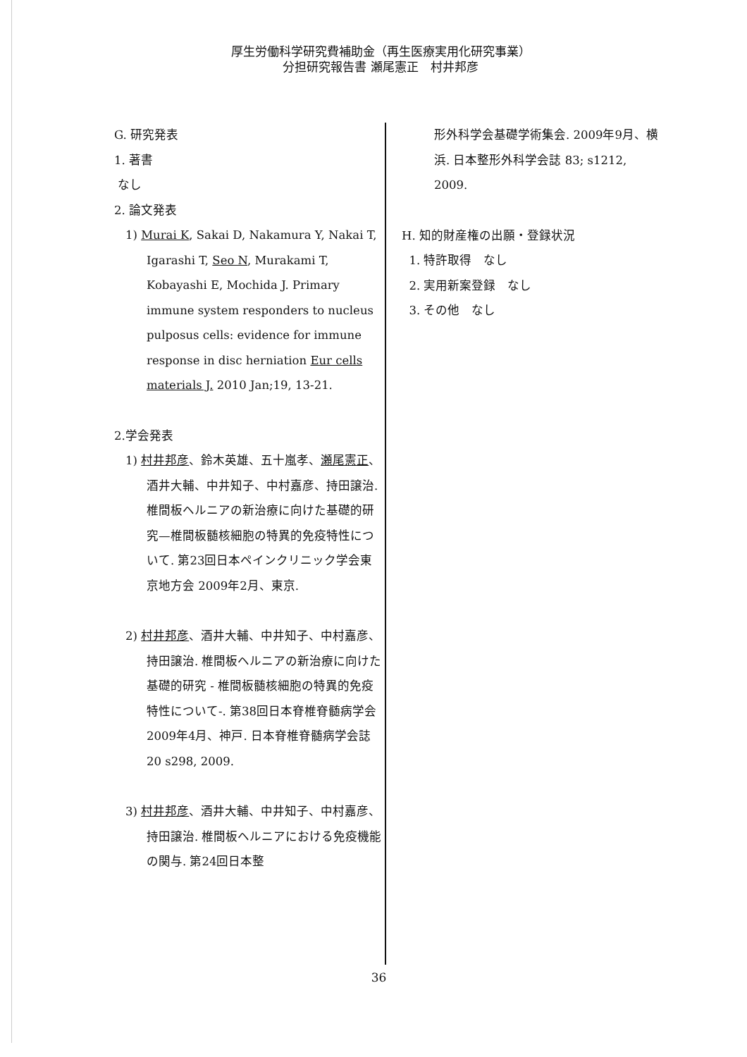厚生労働科学研究費補助金（再生医療実用化研究事業）
分担研究報告書 瀬尾憲正　村井邦彦
G. 研究発表
1. 著書
なし
2. 論文発表
1) Murai K, Sakai D, Nakamura Y, Nakai T, Igarashi T, Seo N, Murakami T, Kobayashi E, Mochida J. Primary immune system responders to nucleus pulposus cells: evidence for immune response in disc herniation Eur cells materials J. 2010 Jan;19, 13-21.
2.学会発表
1) 村井邦彦、鈴木英雄、五十嵐孝、瀬尾憲正、酒井大輔、中井知子、中村嘉彦、持田譲治.椎間板ヘルニアの新治療に向けた基礎的研究—椎間板髄核細胞の特異的免疫特性について. 第23回日本ペインクリニック学会東京地方会 2009年2月、東京.
2) 村井邦彦、酒井大輔、中井知子、中村嘉彦、持田譲治. 椎間板ヘルニアの新治療に向けた基礎的研究 - 椎間板髄核細胞の特異的免疫特性について-. 第38回日本脊椎脊髄病学会2009年4月、神戸. 日本脊椎脊髄病学会誌 20 s298, 2009.
3) 村井邦彦、酒井大輔、中井知子、中村嘉彦、持田譲治. 椎間板ヘルニアにおける免疫機能の関与. 第24回日本整
形外科学会基礎学術集会. 2009年9月、横浜. 日本整形外科学会誌 83; s1212, 2009.
H. 知的財産権の出願・登録状況
1. 特許取得　なし
2. 実用新案登録　なし
3. その他　なし
36